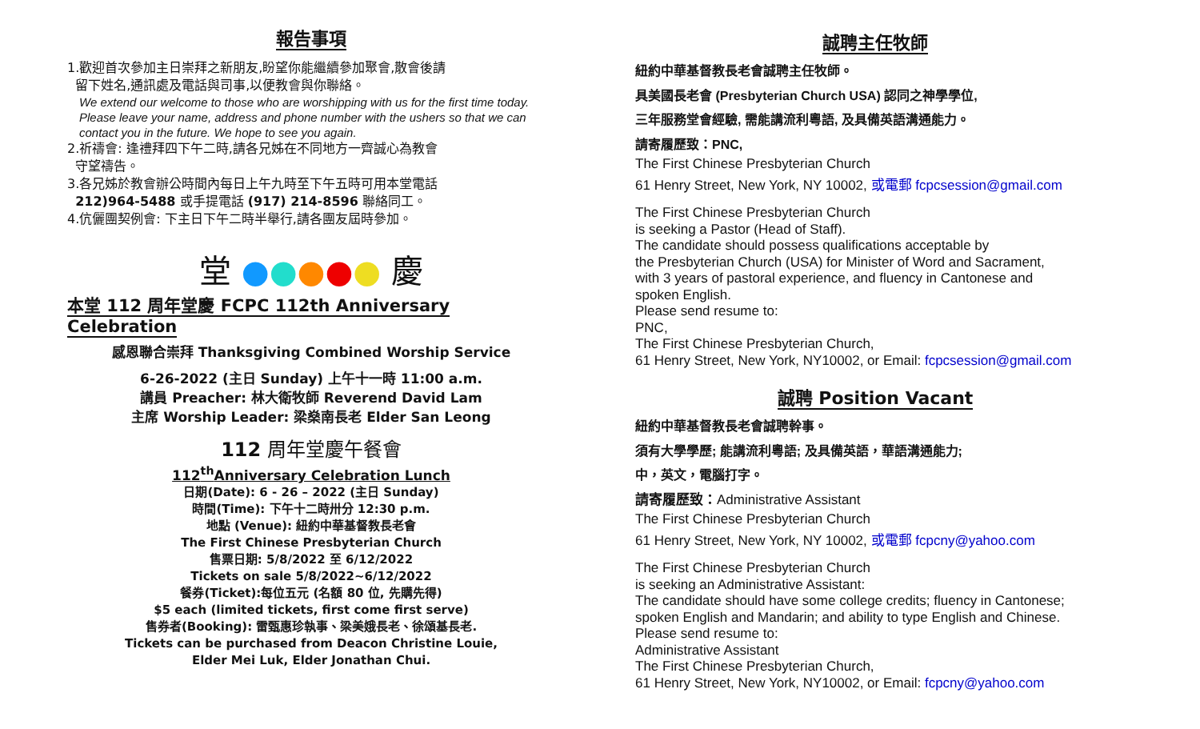報告事項
1.歡迎首次參加主日崇拜之新朋友,盼望你能繼續參加聚會,散會後請
留下姓名,通訊處及電話與司事,以便教會與你聯絡。
We extend our welcome to those who are worshipping with us for the first time today. Please leave your name, address and phone number with the ushers so that we can contact you in the future. We hope to see you again.
2.祈禱會: 逢禮拜四下午二時,請各兄姊在不同地方一齊誠心為教會
守望禱告。
3.各兄姊於教會辦公時間內每日上午九時至下午五時可用本堂電話
212)964-5488 或手提電話 (917) 214-8596 聯絡同工。
4.伉儷團契例會: 下主日下午二時半舉行,請各團友屆時參加。
堂 ●●●●● 慶
本堂 112 周年堂慶 FCPC 112th Anniversary Celebration
感恩聯合崇拜 Thanksgiving Combined Worship Service
6-26-2022 (主日 Sunday) 上午十一時 11:00 a.m.
講員 Preacher: 林大衛牧師 Reverend David Lam
主席 Worship Leader: 梁燊南長老 Elder San Leong
112 周年堂慶午餐會
112<sup>th</sup>Anniversary Celebration Lunch
日期(Date): 6 - 26 – 2022 (主日 Sunday)
時間(Time): 下午十二時卅分 12:30 p.m.
地點 (Venue): 紐約中華基督教長老會
The First Chinese Presbyterian Church
售票日期: 5/8/2022 至 6/12/2022
Tickets on sale 5/8/2022~6/12/2022
餐券(Ticket):每位五元 (名額 80 位, 先購先得)
$5 each (limited tickets, first come first serve)
售券者(Booking): 雷甄惠珍執事、梁美娥長老、徐頌基長老.
Tickets can be purchased from Deacon Christine Louie,
Elder Mei Luk, Elder Jonathan Chui.
誠聘主任牧師
紐約中華基督教長老會誠聘主任牧師。
具美國長老會 (Presbyterian Church USA) 認同之神學學位,
三年服務堂會經驗, 需能講流利粵語, 及具備英語溝通能力。
請寄履歷致：PNC,
The First Chinese Presbyterian Church
61 Henry Street, New York, NY 10002, 或電郵 fcpcsession@gmail.com
The First Chinese Presbyterian Church
is seeking a Pastor (Head of Staff).
The candidate should possess qualifications acceptable by
the Presbyterian Church (USA) for Minister of Word and Sacrament,
with 3 years of pastoral experience, and fluency in Cantonese and
spoken English.
Please send resume to:
PNC,
The First Chinese Presbyterian Church,
61 Henry Street, New York, NY10002, or Email: fcpcsession@gmail.com
誠聘 Position Vacant
紐約中華基督教長老會誠聘幹事。
須有大學學歷; 能講流利粵語; 及具備英語，華語溝通能力;
中，英文，電腦打字。
請寄履歷致：Administrative Assistant
The First Chinese Presbyterian Church
61 Henry Street, New York, NY 10002, 或電郵 fcpcny@yahoo.com
The First Chinese Presbyterian Church
is seeking an Administrative Assistant:
The candidate should have some college credits; fluency in Cantonese;
spoken English and Mandarin; and ability to type English and Chinese.
Please send resume to:
Administrative Assistant
The First Chinese Presbyterian Church,
61 Henry Street, New York, NY10002, or Email: fcpcny@yahoo.com